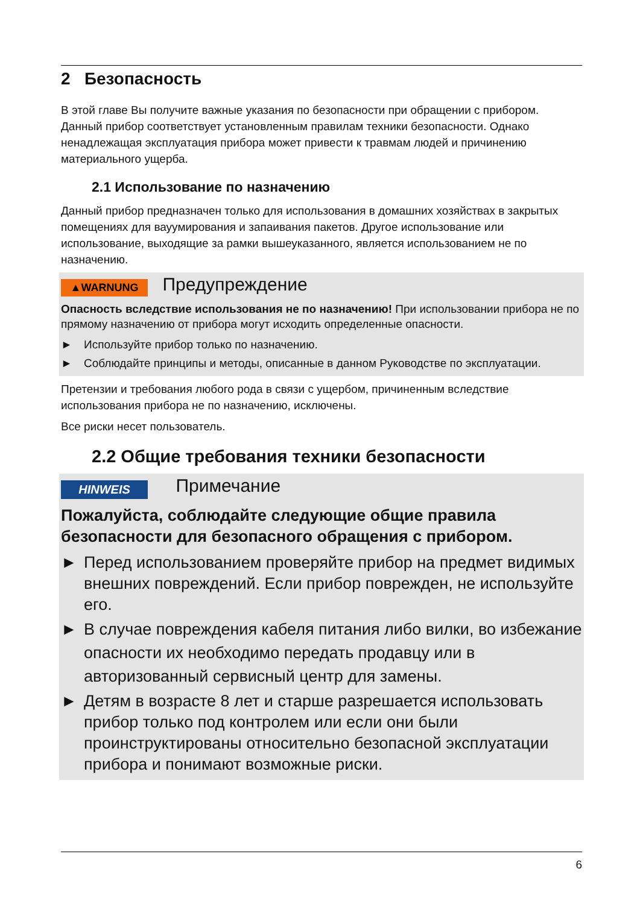2 Безопасность
В этой главе Вы получите важные указания по безопасности при обращении с прибором. Данный прибор соответствует установленным правилам техники безопасности. Однако ненадлежащая эксплуатация прибора может привести к травмам людей и причинению материального ущерба.
2.1 Использование по назначению
Данный прибор предназначен только для использования в домашних хозяйствах в закрытых помещениях для вауумирования и запаивания пакетов. Другое использование или использование, выходящие за рамки вышеуказанного, является использованием не по назначению.
▲WARNUNG Предупреждение
Опасность вследствие использования не по назначению! При использовании прибора не по прямому назначению от прибора могут исходить определенные опасности.
► Используйте прибор только по назначению.
► Соблюдайте принципы и методы, описанные в данном Руководстве по эксплуатации.
Претензии и требования любого рода в связи с ущербом, причиненным вследствие использования прибора не по назначению, исключены.
Все риски несет пользователь.
2.2 Общие требования техники безопасности
HINWEIS Примечание
Пожалуйста, соблюдайте следующие общие правила безопасности для безопасного обращения с прибором.
► Перед использованием проверяйте прибор на предмет видимых внешних повреждений. Если прибор поврежден, не используйте его.
► В случае повреждения кабеля питания либо вилки, во избежание опасности их необходимо передать продавцу или в авторизованный сервисный центр для замены.
► Детям в возрасте 8 лет и старше разрешается использовать прибор только под контролем или если они были проинструктированы относительно безопасной эксплуатации прибора и понимают возможные риски.
6